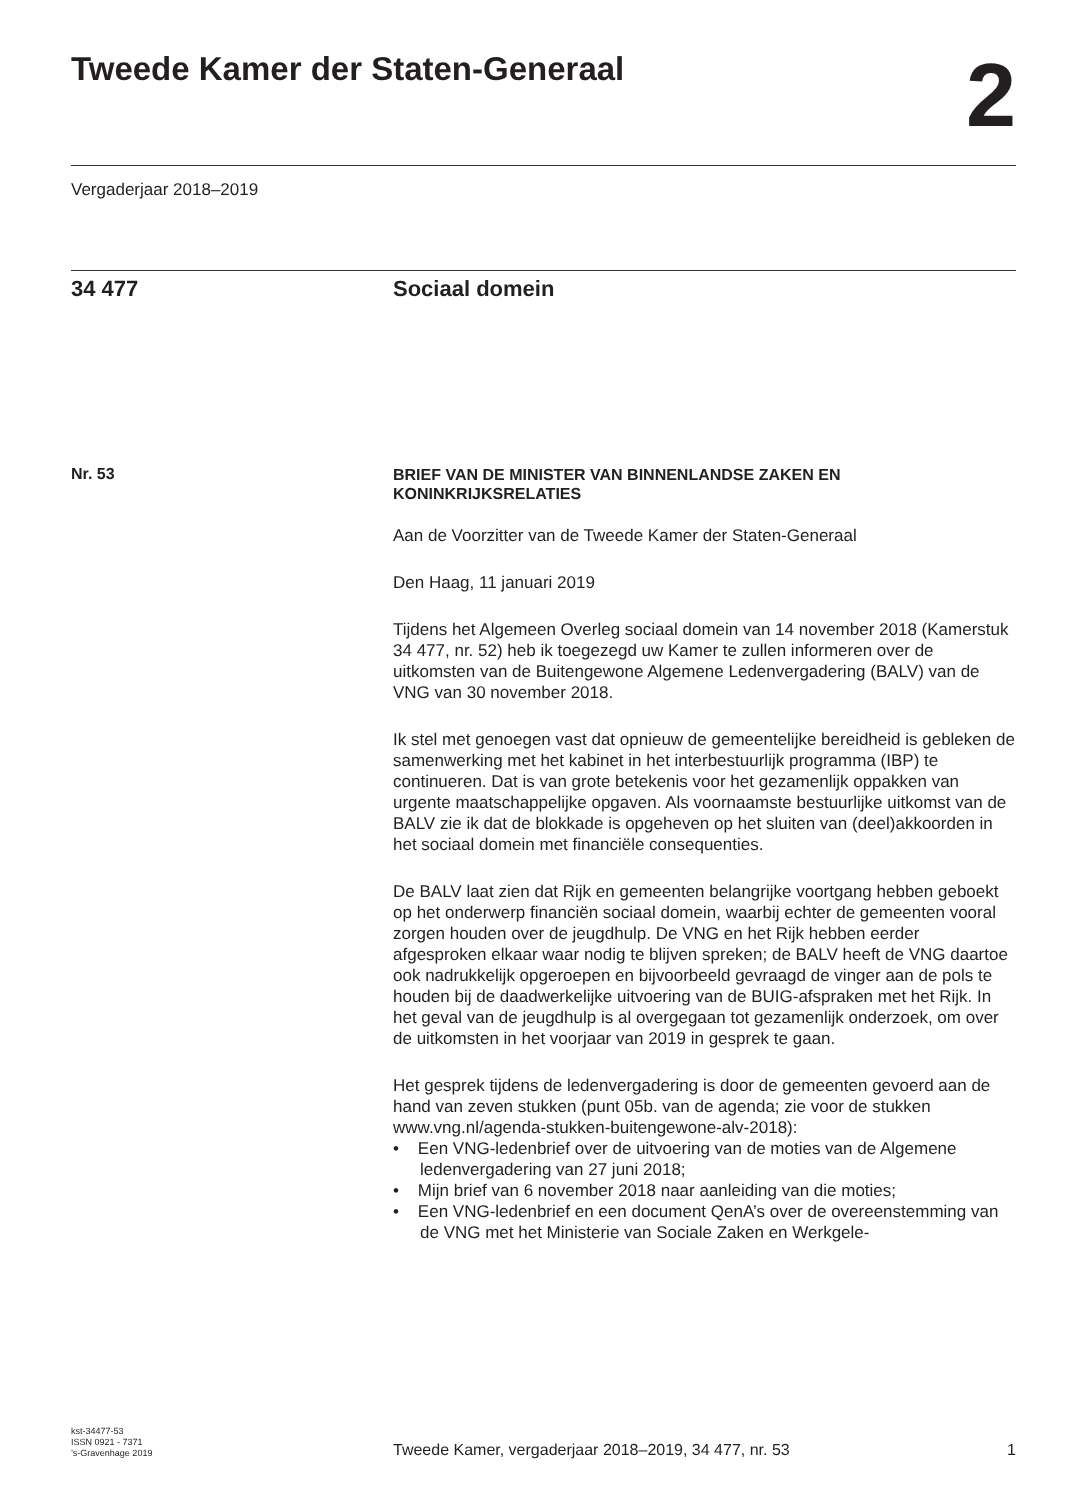Tweede Kamer der Staten-Generaal
2
Vergaderjaar 2018–2019
34 477 Sociaal domein
Nr. 53
BRIEF VAN DE MINISTER VAN BINNENLANDSE ZAKEN EN KONINKRIJKSRELATIES
Aan de Voorzitter van de Tweede Kamer der Staten-Generaal
Den Haag, 11 januari 2019
Tijdens het Algemeen Overleg sociaal domein van 14 november 2018 (Kamerstuk 34 477, nr. 52) heb ik toegezegd uw Kamer te zullen informeren over de uitkomsten van de Buitengewone Algemene Ledenvergadering (BALV) van de VNG van 30 november 2018.
Ik stel met genoegen vast dat opnieuw de gemeentelijke bereidheid is gebleken de samenwerking met het kabinet in het interbestuurlijk programma (IBP) te continueren. Dat is van grote betekenis voor het gezamenlijk oppakken van urgente maatschappelijke opgaven. Als voornaamste bestuurlijke uitkomst van de BALV zie ik dat de blokkade is opgeheven op het sluiten van (deel)akkoorden in het sociaal domein met financiële consequenties.
De BALV laat zien dat Rijk en gemeenten belangrijke voortgang hebben geboekt op het onderwerp financiën sociaal domein, waarbij echter de gemeenten vooral zorgen houden over de jeugdhulp. De VNG en het Rijk hebben eerder afgesproken elkaar waar nodig te blijven spreken; de BALV heeft de VNG daartoe ook nadrukkelijk opgeroepen en bijvoorbeeld gevraagd de vinger aan de pols te houden bij de daadwerkelijke uitvoering van de BUIG-afspraken met het Rijk. In het geval van de jeugdhulp is al overgegaan tot gezamenlijk onderzoek, om over de uitkomsten in het voorjaar van 2019 in gesprek te gaan.
Het gesprek tijdens de ledenvergadering is door de gemeenten gevoerd aan de hand van zeven stukken (punt 05b. van de agenda; zie voor de stukken www.vng.nl/agenda-stukken-buitengewone-alv-2018):
• Een VNG-ledenbrief over de uitvoering van de moties van de Algemene ledenvergadering van 27 juni 2018;
• Mijn brief van 6 november 2018 naar aanleiding van die moties;
• Een VNG-ledenbrief en een document QenA’s over de overeenstemming van de VNG met het Ministerie van Sociale Zaken en Werkgele-
kst-34477-53
ISSN 0921 - 7371
’s-Gravenhage 2019
Tweede Kamer, vergaderjaar 2018–2019, 34 477, nr. 53
1